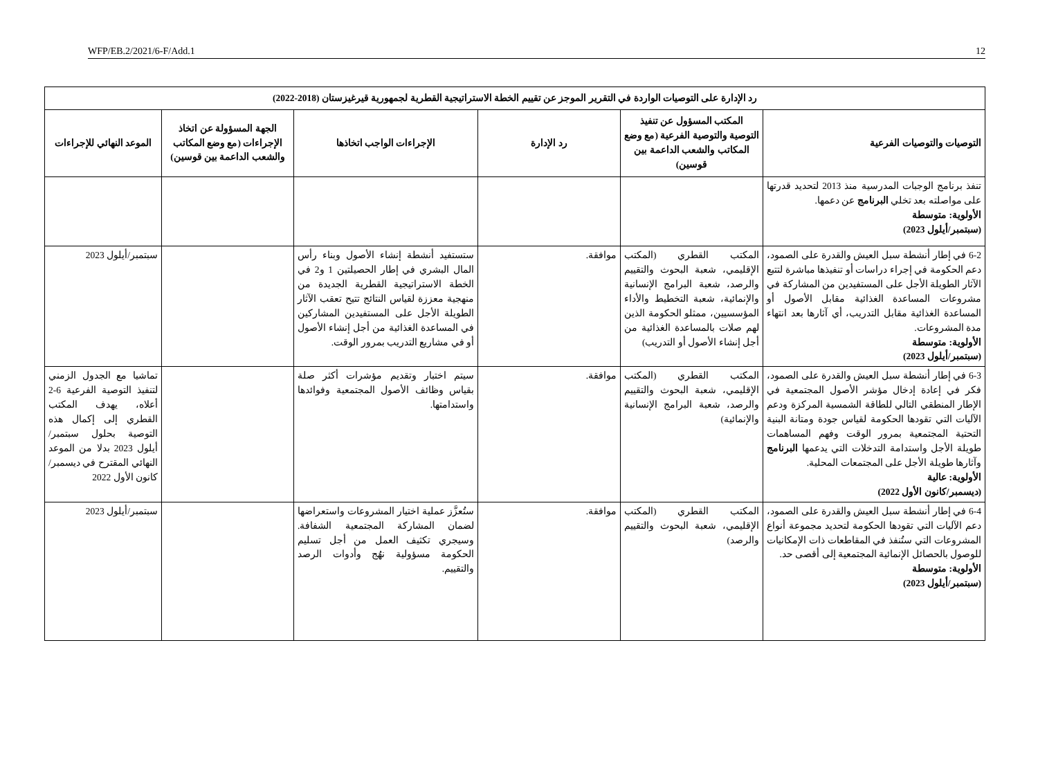WFP/EB.2/2021/6-F/Add.1 12
| رد الإدارة على التوصيات الواردة في التقرير الموجز عن تقييم الخطة الاستراتيجية القطرية لجمهورية قيرغيزستان (2018-2022) | | | | | |
| --- | --- | --- | --- | --- | --- |
| التوصيات والتوصيات الفرعية | المكتب المسؤول عن تنفيذ التوصية والتوصية الفرعية (مع وضع المكاتب والشعب الداعمة بين قوسين) | رد الإدارة | الإجراءات الواجب اتخاذها | الجهة المسؤولة عن اتخاذ الإجراءات (مع وضع المكاتب والشعب الداعمة بين قوسين) | الموعد النهائي للإجراءات |
| تنفذ برنامج الوجبات المدرسية منذ 2013 لتحديد قدرتها على مواصلته بعد تخلي البرنامج عن دعمها. الأولوية: متوسطة (سبتمبر/أيلول 2023) | | | | | |
| 6-2 في إطار أنشطة سبل العيش والقدرة على الصمود، دعم الحكومة في إجراء دراسات أو تنفيذها مباشرة لتتبع الآثار الطويلة الأجل على المستفيدين من المشاركة في مشروعات المساعدة الغذائية مقابل الأصول أو المساعدة الغذائية مقابل التدريب، أي آثارها بعد انتهاء مدة المشروعات. الأولوية: متوسطة (سبتمبر/أيلول 2023) | المكتب القطري (المكتب الإقليمي، شعبة البحوث والتقييم والرصد، شعبة البرامج الإنسانية والإنمائية، شعبة التخطيط والأداء المؤسسيين، ممثلو الحكومة الذين لهم صلات بالمساعدة الغذائية من أجل إنشاء الأصول أو التدريب) | موافقة. | ستستفيد أنشطة إنشاء الأصول وبناء رأس المال البشري في إطار الحصيلتين 1 و2 في الخطة الاستراتيجية القطرية الجديدة من منهجية معززة لقياس النتائج تتيح تعقب الآثار الطويلة الأجل على المستفيدين المشاركين في المساعدة الغذائية من أجل إنشاء الأصول أو في مشاريع التدريب بمرور الوقت. | | سبتمبر/أيلول 2023 |
| 6-3 في إطار أنشطة سبل العيش والقدرة على الصمود، فكر في إعادة إدخال مؤشر الأصول المجتمعية في الإطار المنطقي التالي للطاقة الشمسية المركزة ودعم الآليات التي تقودها الحكومة لقياس جودة ومتانة البنية التحتية المجتمعية بمرور الوقت وفهم المساهمات طويلة الأجل واستدامة التدخلات التي يدعمها البرنامج وآثارها طويلة الأجل على المجتمعات المحلية. الأولوية: عالية (ديسمبر/كانون الأول 2022) | المكتب القطري (المكتب الإقليمي، شعبة البحوث والتقييم والرصد، شعبة البرامج الإنسانية والإنمائية) | موافقة. | سيتم اختبار وتقديم مؤشرات أكثر صلة بقياس وظائف الأصول المجتمعية وفوائدها واستدامتها. | | تماشيا مع الجدول الزمني لتنفيذ التوصية الفرعية 6-2 أعلاه، يهدف المكتب القطري إلى إكمال هذه التوصية بحلول سبتمبر/أيلول 2023 بدلا من الموعد النهائي المقترح في ديسمبر/كانون الأول 2022 |
| 6-4 في إطار أنشطة سبل العيش والقدرة على الصمود، دعم الآليات التي تقودها الحكومة لتحديد مجموعة أنواع المشروعات التي ستُنفذ في المقاطعات ذات الإمكانيات للوصول بالحصائل الإنمائية المجتمعية إلى أقصى حد. الأولوية: متوسطة (سبتمبر/أيلول 2023) | المكتب القطري (المكتب الإقليمي، شعبة البحوث والتقييم والرصد) | موافقة. | ستُعزَّز عملية اختيار المشروعات واستعراضها لضمان المشاركة المجتمعية الشفافة. وسيجري تكثيف العمل من أجل تسليم الحكومة مسؤولية نهُج وأدوات الرصد والتقييم. | | سبتمبر/أيلول 2023 |